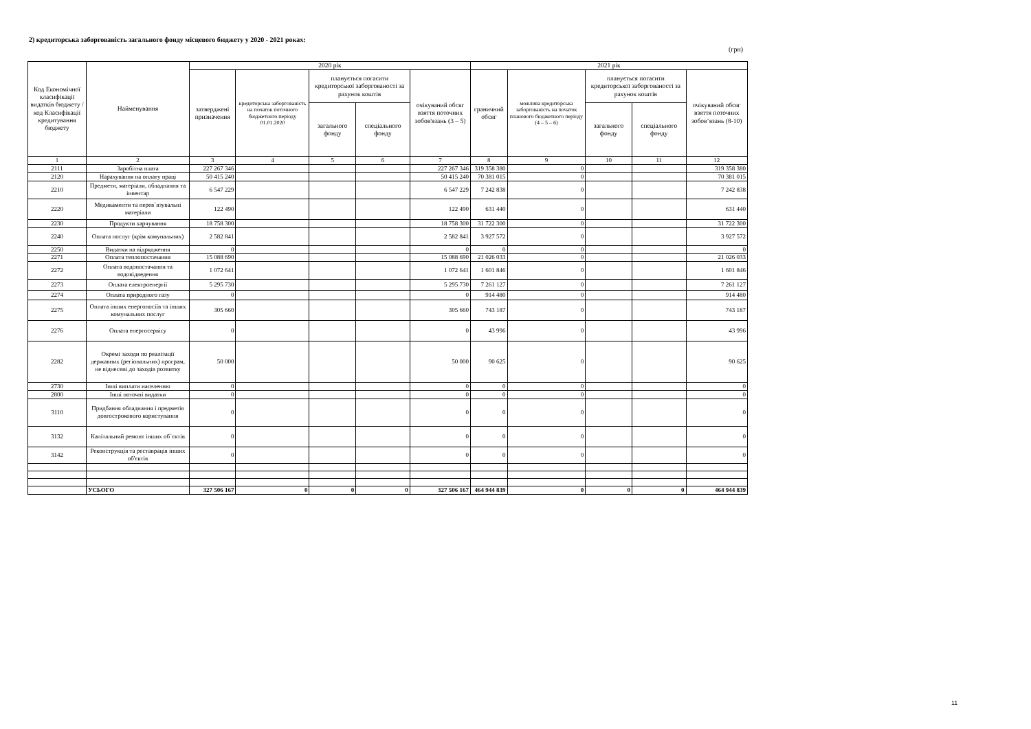2) кредиторська заборгованість загального фонду місцевого бюджету у 2020 - 2021 роках:
(грн)
| Код Економічної класифікації видатків бюджету / код Класифікації кредитування бюджету | Найменування | 2020 рік | | | | | 2021 рік | | | | |
| --- | --- | --- | --- | --- | --- | --- | --- | --- | --- | --- | --- |
| | | затверджені призначення | кредиторська заборгованість на початок поточного бюджетного періоду 01.01.2020 | планується погасити кредиторської заборгованості за рахунок коштів | | очікуваний обсяг взяття поточних зобов'язань (3 – 5) | граничний обсяг | можлива кредиторська заборгованість на початок планового бюджетного періоду (4 – 5 – 6) | планується погасити кредиторської заборгованості за рахунок коштів | | очікуваний обсяг взяття поточних зобов’язань (8-10) |
| | | | | загального фонду | спеціального фонду | | | | загального фонду | спеціального фонду | |
| 1 | 2 | 3 | 4 | 5 | 6 | 7 | 8 | 9 | 10 | 11 | 12 |
| 2111 | Заробітна плата | 227 267 346 | | | | 227 267 346 | 319 358 380 | 0 | | | 319 358 380 |
| 2120 | Нарахування на оплату праці | 50 415 240 | | | | 50 415 240 | 70 381 015 | 0 | | | 70 381 015 |
| 2210 | Предмети, матеріали, обладнання та інвентар | 6 547 229 | | | | 6 547 229 | 7 242 838 | 0 | | | 7 242 838 |
| 2220 | Медикаменти та перев`язувальні матеріали | 122 490 | | | | 122 490 | 631 440 | 0 | | | 631 440 |
| 2230 | Продукти харчування | 18 758 300 | | | | 18 758 300 | 31 722 300 | 0 | | | 31 722 300 |
| 2240 | Оплата послуг (крім комунальних) | 2 582 841 | | | | 2 582 841 | 3 927 572 | 0 | | | 3 927 572 |
| 2250 | Видатки на відрядження | 0 | | | | 0 | 0 | 0 | | | 0 |
| 2271 | Оплата теплопостачання | 15 088 690 | | | | 15 088 690 | 21 026 033 | 0 | | | 21 026 033 |
| 2272 | Оплата водопостачання та водовідведення | 1 072 641 | | | | 1 072 641 | 1 601 846 | 0 | | | 1 601 846 |
| 2273 | Оплата електроенергії | 5 295 730 | | | | 5 295 730 | 7 261 127 | 0 | | | 7 261 127 |
| 2274 | Оплата природного газу | 0 | | | | 0 | 914 480 | 0 | | | 914 480 |
| 2275 | Оплата інших енергоносіїв та інших комунальних послуг | 305 660 | | | | 305 660 | 743 187 | 0 | | | 743 187 |
| 2276 | Оплата енергосервісу | 0 | | | | 0 | 43 996 | 0 | | | 43 996 |
| 2282 | Окремі заходи по реалізації державних (регіональних) програм, не віднесені до заходів розвитку | 50 000 | | | | 50 000 | 90 625 | 0 | | | 90 625 |
| 2730 | Інші виплати населенню | 0 | | | | 0 | 0 | 0 | | | 0 |
| 2800 | Інші поточні видатки | 0 | | | | 0 | 0 | 0 | | | 0 |
| 3110 | Придбання обладнання і предметів довгострокового користування | 0 | | | | 0 | 0 | 0 | | | 0 |
| 3132 | Капітальний ремонт інших об`єктів | 0 | | | | 0 | 0 | 0 | | | 0 |
| 3142 | Реконструкція та реставрація інших об'єктів | 0 | | | | 0 | 0 | 0 | | | 0 |
| | УСЬОГО | 327 506 167 | 0 | 0 | 0 | 327 506 167 | 464 944 839 | 0 | 0 | 0 | 464 944 839 |
11